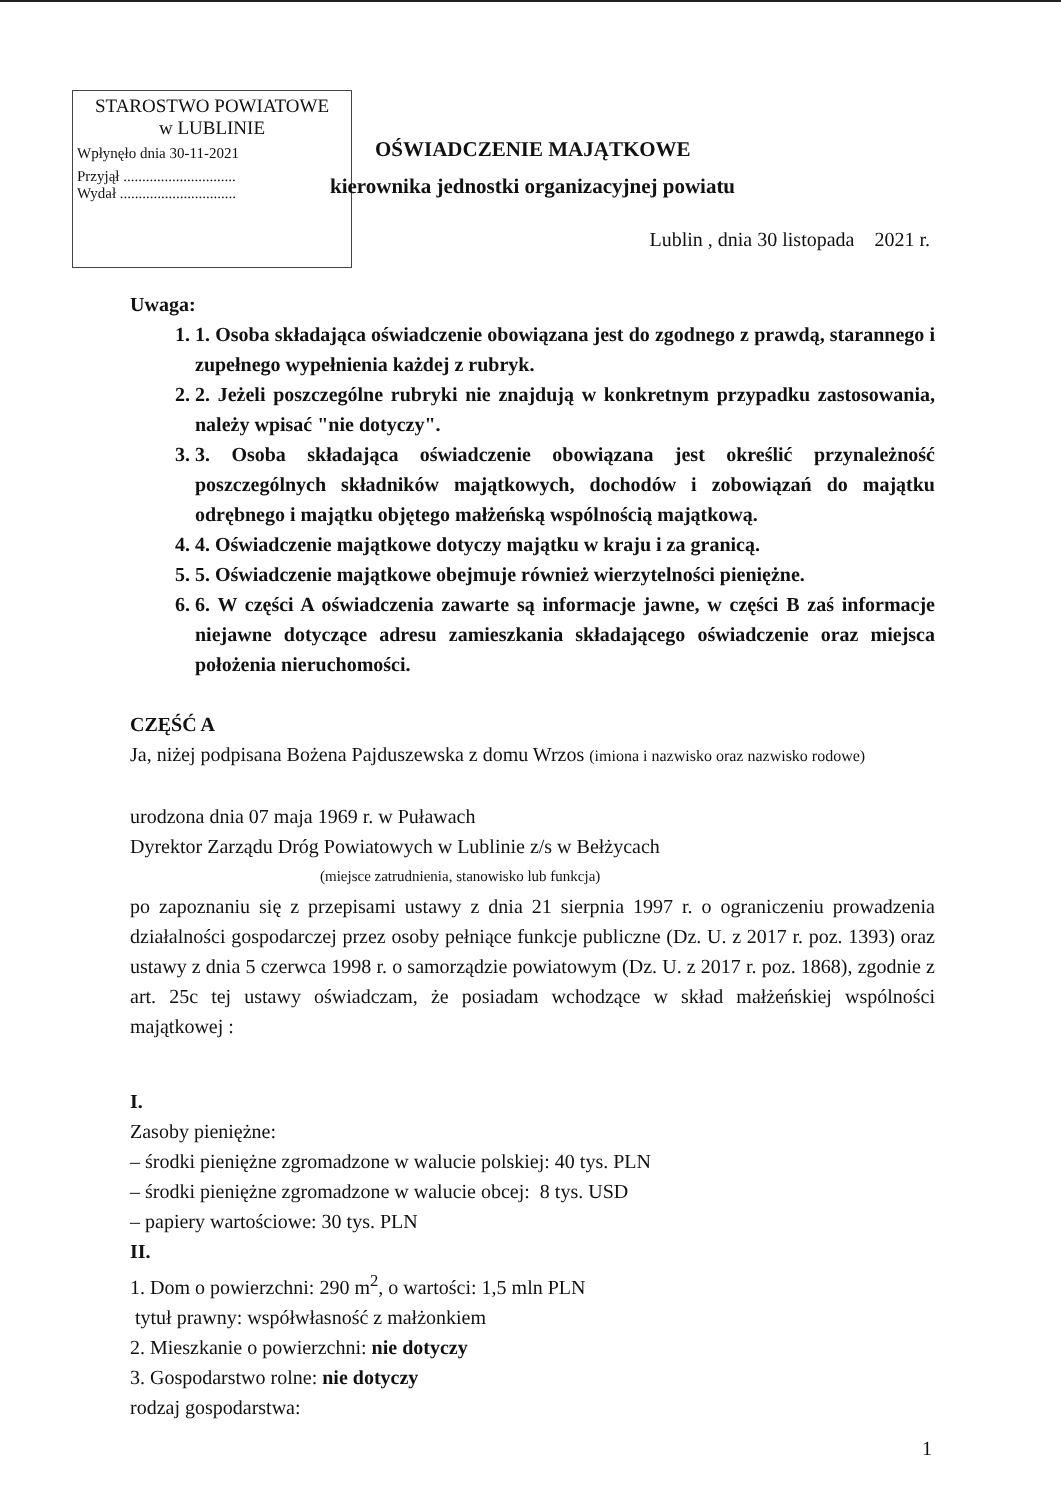STAROSTWO POWIATOWE
w LUBLINIE
Wpłynęło dnia 30-11-2021
Przyjął ..............................
Wydał ...............................
OŚWIADCZENIE MAJĄTKOWE
kierownika jednostki organizacyjnej powiatu
Lublin , dnia 30 listopada 2021 r.
Uwaga:
1. 1. Osoba składająca oświadczenie obowiązana jest do zgodnego z prawdą, starannego i zupełnego wypełnienia każdej z rubryk.
2. 2. Jeżeli poszczególne rubryki nie znajdują w konkretnym przypadku zastosowania, należy wpisać "nie dotyczy".
3. 3. Osoba składająca oświadczenie obowiązana jest określić przynależność poszczególnych składników majątkowych, dochodów i zobowiązań do majątku odrębnego i majątku objętego małżeńską wspólnością majątkową.
4. 4. Oświadczenie majątkowe dotyczy majątku w kraju i za granicą.
5. 5. Oświadczenie majątkowe obejmuje również wierzytelności pieniężne.
6. 6. W części A oświadczenia zawarte są informacje jawne, w części B zaś informacje niejawne dotyczące adresu zamieszkania składającego oświadczenie oraz miejsca położenia nieruchomości.
CZĘŚĆ A
Ja, niżej podpisana Bożena Pajduszewska z domu Wrzos (imiona i nazwisko oraz nazwisko rodowe)
urodzona dnia 07 maja 1969 r. w Puławach
Dyrektor Zarządu Dróg Powiatowych w Lublinie z/s w Bełżycach
(miejsce zatrudnienia, stanowisko lub funkcja)
po zapoznaniu się z przepisami ustawy z dnia 21 sierpnia 1997 r. o ograniczeniu prowadzenia działalności gospodarczej przez osoby pełniące funkcje publiczne (Dz. U. z 2017 r. poz. 1393) oraz ustawy z dnia 5 czerwca 1998 r. o samorządzie powiatowym (Dz. U. z 2017 r. poz. 1868), zgodnie z art. 25c tej ustawy oświadczam, że posiadam wchodzące w skład małżeńskiej wspólności majątkowej :
I.
Zasoby pieniężne:
– środki pieniężne zgromadzone w walucie polskiej: 40 tys. PLN
– środki pieniężne zgromadzone w walucie obcej: 8 tys. USD
– papiery wartościowe: 30 tys. PLN
II.
1. Dom o powierzchni: 290 m<sup>2</sup>, o wartości: 1,5 mln PLN
tytuł prawny: współwłasność z małżonkiem
2. Mieszkanie o powierzchni: nie dotyczy
3. Gospodarstwo rolne: nie dotyczy
rodzaj gospodarstwa:
1